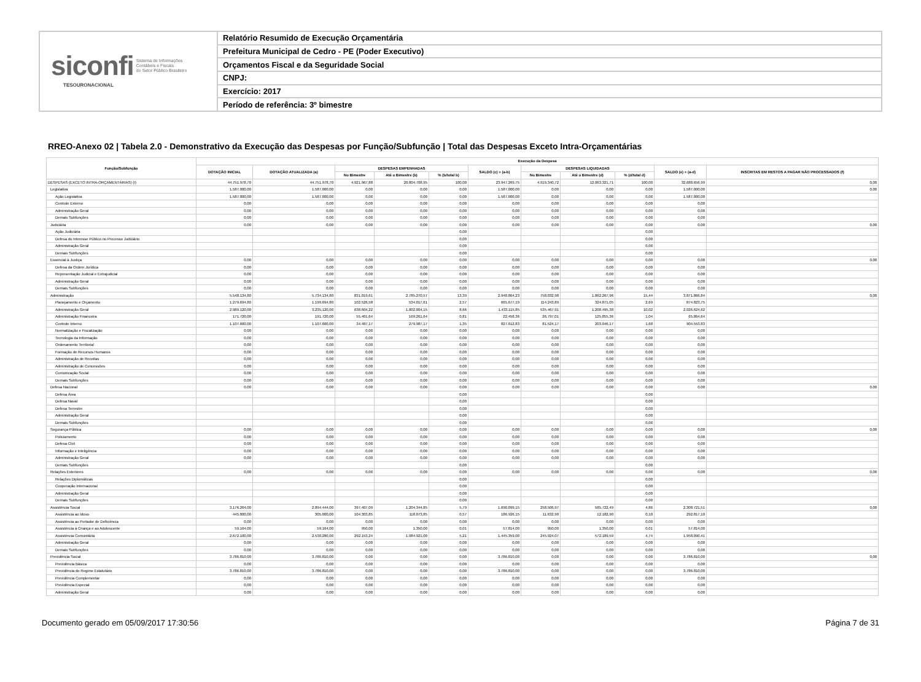siconfi Sistema de Informações
Contábeis e Fiscais
do Setor Público Brasileiro
TESOURONACIONAL
Relatório Resumido de Execução Orçamentária
Prefeitura Municipal de Cedro - PE (Poder Executivo)
Orçamentos Fiscal e da Seguridade Social
CNPJ:
Exercício: 2017
Período de referência: 3º bimestre
RREO-Anexo 02 | Tabela 2.0 - Demonstrativo da Execução das Despesas por Função/Subfunção | Total das Despesas Exceto Intra-Orçamentárias
| Função/Subfunção | Execução da Despesa | | | | | | | | | | |
| --- | --- | --- | --- | --- | --- | --- | --- | --- | --- | --- | --- |
| | DOTAÇÃO INICIAL | DOTAÇÃO ATUALIZADA (a) | DESPESAS EMPENHADAS | | | SALDO (c) = (a-b) | DESPESAS LIQUIDADAS | | | SALDO (e) = (a-d) | INSCRITAS EM RESTOS A PAGAR NÃO PROCESSADOS (f) |
| | | | No Bimestre | Até o Bimestre (b) | % (b/total b) | | No Bimestre | Até o Bimestre (d) | % (d/total d) | | |
| DESPESAS (EXCETO INTRA-ORÇAMENTÁRIAS) (I) | 44.751.978,70 | 44.751.978,70 | 4.921.967,88 | 20.804.708,95 | 100,00 | 23.947.269,75 | 4.919.340,72 | 12.063.321,71 | 100,00 | 32.688.656,99 | 0,00 |
| Legislativa | 1.587.000,00 | 1.587.000,00 | 0,00 | 0,00 | 0,00 | 1.587.000,00 | 0,00 | 0,00 | 0,00 | 1.587.000,00 | 0,00 |
| Ação Legislativa | 1.587.000,00 | 1.587.000,00 | 0,00 | 0,00 | 0,00 | 1.587.000,00 | 0,00 | 0,00 | 0,00 | 1.587.000,00 | |
| Controle Externo | 0,00 | 0,00 | 0,00 | 0,00 | 0,00 | 0,00 | 0,00 | 0,00 | 0,00 | 0,00 | |
| Administração Geral | 0,00 | 0,00 | 0,00 | 0,00 | 0,00 | 0,00 | 0,00 | 0,00 | 0,00 | 0,00 | |
| Demais Subfunções | 0,00 | 0,00 | 0,00 | 0,00 | 0,00 | 0,00 | 0,00 | 0,00 | 0,00 | 0,00 | |
| Judiciária | 0,00 | 0,00 | 0,00 | 0,00 | 0,00 | 0,00 | 0,00 | 0,00 | 0,00 | 0,00 | 0,00 |
| Ação Judiciária | | | | | 0,00 | | | | 0,00 | | |
| Defesa do Interesse Público no Processo Judiciário | | | | | 0,00 | | | | 0,00 | | |
| Administração Geral | | | | | 0,00 | | | | 0,00 | | |
| Demais Subfunções | | | | | 0,00 | | | | 0,00 | | |
| Essencial à Justiça | 0,00 | 0,00 | 0,00 | 0,00 | 0,00 | 0,00 | 0,00 | 0,00 | 0,00 | 0,00 | 0,00 |
| Defesa da Ordem Jurídica | 0,00 | 0,00 | 0,00 | 0,00 | 0,00 | 0,00 | 0,00 | 0,00 | 0,00 | 0,00 | |
| Representação Judicial e Extrajudicial | 0,00 | 0,00 | 0,00 | 0,00 | 0,00 | 0,00 | 0,00 | 0,00 | 0,00 | 0,00 | |
| Administração Geral | 0,00 | 0,00 | 0,00 | 0,00 | 0,00 | 0,00 | 0,00 | 0,00 | 0,00 | 0,00 | |
| Demais Subfunções | 0,00 | 0,00 | 0,00 | 0,00 | 0,00 | 0,00 | 0,00 | 0,00 | 0,00 | 0,00 | |
| Administração | 5.548.134,80 | 5.734.134,80 | 831.019,61 | 2.785.270,57 | 13,39 | 2.948.864,23 | 758.032,98 | 1.862.267,96 | 15,44 | 3.871.866,84 | 0,00 |
| Planejamento e Orçamento | 1.279.694,80 | 1.199.694,80 | 102.526,58 | 534.017,61 | 2,57 | 665.677,19 | 114.243,89 | 324.871,05 | 2,69 | 874.823,75 | |
| Administração Geral | 2.989.120,00 | 3.235.120,00 | 638.604,22 | 1.802.004,15 | 8,66 | 1.433.115,85 | 535.467,91 | 1.208.495,38 | 10,02 | 2.026.624,62 | |
| Administração Financeira | 171.720,00 | 191.720,00 | 55.401,64 | 169.261,64 | 0,81 | 22.458,36 | 26.797,01 | 125.855,36 | 1,04 | 65.864,64 | |
| Controle Interno | 1.107.600,00 | 1.107.600,00 | 34.487,17 | 279.987,17 | 1,35 | 827.612,83 | 81.524,17 | 203.046,17 | 1,68 | 904.553,83 | |
| Normatização e Fiscalização | 0,00 | 0,00 | 0,00 | 0,00 | 0,00 | 0,00 | 0,00 | 0,00 | 0,00 | 0,00 | |
| Tecnologia da Informação | 0,00 | 0,00 | 0,00 | 0,00 | 0,00 | 0,00 | 0,00 | 0,00 | 0,00 | 0,00 | |
| Ordenamento Territorial | 0,00 | 0,00 | 0,00 | 0,00 | 0,00 | 0,00 | 0,00 | 0,00 | 0,00 | 0,00 | |
| Formação de Recursos Humanos | 0,00 | 0,00 | 0,00 | 0,00 | 0,00 | 0,00 | 0,00 | 0,00 | 0,00 | 0,00 | |
| Administração de Receitas | 0,00 | 0,00 | 0,00 | 0,00 | 0,00 | 0,00 | 0,00 | 0,00 | 0,00 | 0,00 | |
| Administração de Concessões | 0,00 | 0,00 | 0,00 | 0,00 | 0,00 | 0,00 | 0,00 | 0,00 | 0,00 | 0,00 | |
| Comunicação Social | 0,00 | 0,00 | 0,00 | 0,00 | 0,00 | 0,00 | 0,00 | 0,00 | 0,00 | 0,00 | |
| Demais Subfunções | 0,00 | 0,00 | 0,00 | 0,00 | 0,00 | 0,00 | 0,00 | 0,00 | 0,00 | 0,00 | |
| Defesa Nacional | 0,00 | 0,00 | 0,00 | 0,00 | 0,00 | 0,00 | 0,00 | 0,00 | 0,00 | 0,00 | 0,00 |
| Defesa Área | | | | | 0,00 | | | | 0,00 | | |
| Defesa Naval | | | | | 0,00 | | | | 0,00 | | |
| Defesa Terrestre | | | | | 0,00 | | | | 0,00 | | |
| Administração Geral | | | | | 0,00 | | | | 0,00 | | |
| Demais Subfunções | | | | | 0,00 | | | | 0,00 | | |
| Segurança Pública | 0,00 | 0,00 | 0,00 | 0,00 | 0,00 | 0,00 | 0,00 | 0,00 | 0,00 | 0,00 | 0,00 |
| Policiamento | 0,00 | 0,00 | 0,00 | 0,00 | 0,00 | 0,00 | 0,00 | 0,00 | 0,00 | 0,00 | |
| Defesa Civil | 0,00 | 0,00 | 0,00 | 0,00 | 0,00 | 0,00 | 0,00 | 0,00 | 0,00 | 0,00 | |
| Informação e Inteligência | 0,00 | 0,00 | 0,00 | 0,00 | 0,00 | 0,00 | 0,00 | 0,00 | 0,00 | 0,00 | |
| Administração Geral | 0,00 | 0,00 | 0,00 | 0,00 | 0,00 | 0,00 | 0,00 | 0,00 | 0,00 | 0,00 | |
| Demais Subfunções | | | | | 0,00 | | | | 0,00 | | |
| Relações Exteriores | 0,00 | 0,00 | 0,00 | 0,00 | 0,00 | 0,00 | 0,00 | 0,00 | 0,00 | 0,00 | 0,00 |
| Relações Diplomáticas | | | | | 0,00 | | | | 0,00 | | |
| Cooperação Internacional | | | | | 0,00 | | | | 0,00 | | |
| Administração Geral | | | | | 0,00 | | | | 0,00 | | |
| Demais Subfunções | | | | | 0,00 | | | | 0,00 | | |
| Assistência Social | 3.176.264,00 | 2.894.444,00 | 397.407,09 | 1.204.344,85 | 5,79 | 1.690.099,15 | 258.506,97 | 585.722,49 | 4,86 | 2.308.721,51 | 0,00 |
| Assistência ao Idoso | 445.000,00 | 305.000,00 | 104.303,85 | 118.073,85 | 0,57 | 186.926,15 | 11.632,90 | 12.182,90 | 0,10 | 292.817,10 | |
| Assistência ao Portador de Deficiência | 0,00 | 0,00 | 0,00 | 0,00 | 0,00 | 0,00 | 0,00 | 0,00 | 0,00 | 0,00 | |
| Assistência à Criança e ao Adolescente | 59.164,00 | 59.164,00 | 950,00 | 1.350,00 | 0,01 | 57.814,00 | 950,00 | 1.350,00 | 0,01 | 57.814,00 | |
| Assistência Comunitária | 2.672.100,00 | 2.530.280,00 | 292.153,24 | 1.084.921,00 | 5,21 | 1.445.359,00 | 245.924,07 | 572.189,59 | 4,74 | 1.958.090,41 | |
| Administração Geral | 0,00 | 0,00 | 0,00 | 0,00 | 0,00 | 0,00 | 0,00 | 0,00 | 0,00 | 0,00 | |
| Demais Subfunções | 0,00 | 0,00 | 0,00 | 0,00 | 0,00 | 0,00 | 0,00 | 0,00 | 0,00 | 0,00 | |
| Previdência Social | 3.786.810,00 | 3.786.810,00 | 0,00 | 0,00 | 0,00 | 3.786.810,00 | 0,00 | 0,00 | 0,00 | 3.786.810,00 | 0,00 |
| Previdência Básica | 0,00 | 0,00 | 0,00 | 0,00 | 0,00 | 0,00 | 0,00 | 0,00 | 0,00 | 0,00 | |
| Previdência do Regime Estatutário | 3.786.810,00 | 3.786.810,00 | 0,00 | 0,00 | 0,00 | 3.786.810,00 | 0,00 | 0,00 | 0,00 | 3.786.810,00 | |
| Previdência Complementar | 0,00 | 0,00 | 0,00 | 0,00 | 0,00 | 0,00 | 0,00 | 0,00 | 0,00 | 0,00 | |
| Previdência Especial | 0,00 | 0,00 | 0,00 | 0,00 | 0,00 | 0,00 | 0,00 | 0,00 | 0,00 | 0,00 | |
| Administração Geral | 0,00 | 0,00 | 0,00 | 0,00 | 0,00 | 0,00 | 0,00 | 0,00 | 0,00 | 0,00 | |
Documento gerado em 05/09/2017 17:30:56 Página 7 de 31